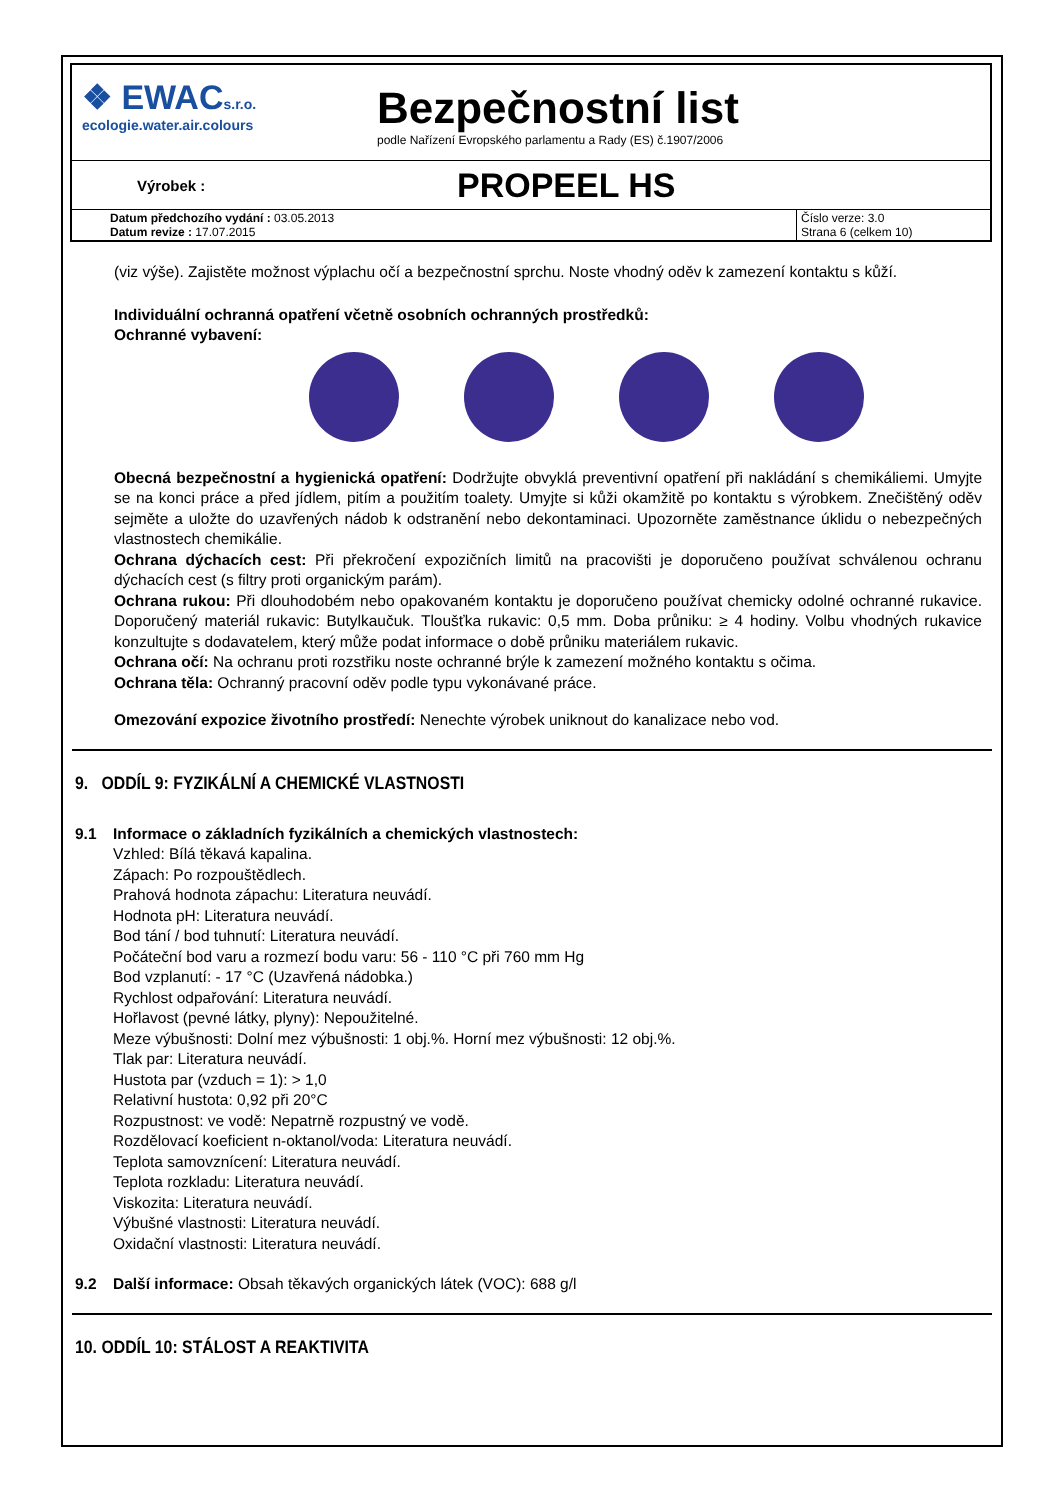❖ EWACs.r.o.
ecologie.water.air.colours
Bezpečnostní list
podle Nařízení Evropského parlamentu a Rady (ES) č.1907/2006
Výrobek :
PROPEEL HS
| Datum předchozího vydání : 03.05.2013 Datum revize : 17.07.2015 | Číslo verze: 3.0 Strana 6 (celkem 10) |
(viz výše). Zajistěte možnost výplachu očí a bezpečnostní sprchu. Noste vhodný oděv k zamezení kontaktu s kůží.
Individuální ochranná opatření včetně osobních ochranných prostředků:
Ochranné vybavení:
Obecná bezpečnostní a hygienická opatření: Dodržujte obvyklá preventivní opatření při nakládání s chemikáliemi. Umyjte se na konci práce a před jídlem, pitím a použitím toalety. Umyjte si kůži okamžitě po kontaktu s výrobkem. Znečištěný oděv sejměte a uložte do uzavřených nádob k odstranění nebo dekontaminaci. Upozorněte zaměstnance úklidu o nebezpečných vlastnostech chemikálie.
Ochrana dýchacích cest: Při překročení expozičních limitů na pracovišti je doporučeno používat schválenou ochranu dýchacích cest (s filtry proti organickým parám).
Ochrana rukou: Při dlouhodobém nebo opakovaném kontaktu je doporučeno používat chemicky odolné ochranné rukavice. Doporučený materiál rukavic: Butylkaučuk. Tloušťka rukavic: 0,5 mm. Doba průniku: ≥ 4 hodiny. Volbu vhodných rukavice konzultujte s dodavatelem, který může podat informace o době průniku materiálem rukavic.
Ochrana očí: Na ochranu proti rozstřiku noste ochranné brýle k zamezení možného kontaktu s očima.
Ochrana těla: Ochranný pracovní oděv podle typu vykonávané práce.
Omezování expozice životního prostředí: Nenechte výrobek uniknout do kanalizace nebo vod.
9. ODDÍL 9: FYZIKÁLNÍ A CHEMICKÉ VLASTNOSTI
9.1 Informace o základních fyzikálních a chemických vlastnostech:
Vzhled: Bílá těkavá kapalina.
Zápach: Po rozpouštědlech.
Prahová hodnota zápachu: Literatura neuvádí.
Hodnota pH: Literatura neuvádí.
Bod tání / bod tuhnutí: Literatura neuvádí.
Počáteční bod varu a rozmezí bodu varu: 56 - 110 °C při 760 mm Hg
Bod vzplanutí: - 17 °C (Uzavřená nádobka.)
Rychlost odpařování: Literatura neuvádí.
Hořlavost (pevné látky, plyny): Nepoužitelné.
Meze výbušnosti: Dolní mez výbušnosti: 1 obj.%. Horní mez výbušnosti: 12 obj.%.
Tlak par: Literatura neuvádí.
Hustota par (vzduch = 1): > 1,0
Relativní hustota: 0,92 při 20°C
Rozpustnost: ve vodě: Nepatrně rozpustný ve vodě.
Rozdělovací koeficient n-oktanol/voda: Literatura neuvádí.
Teplota samovznícení: Literatura neuvádí.
Teplota rozkladu: Literatura neuvádí.
Viskozita: Literatura neuvádí.
Výbušné vlastnosti: Literatura neuvádí.
Oxidační vlastnosti: Literatura neuvádí.
9.2 Další informace: Obsah těkavých organických látek (VOC): 688 g/l
10. ODDÍL 10: STÁLOST A REAKTIVITA